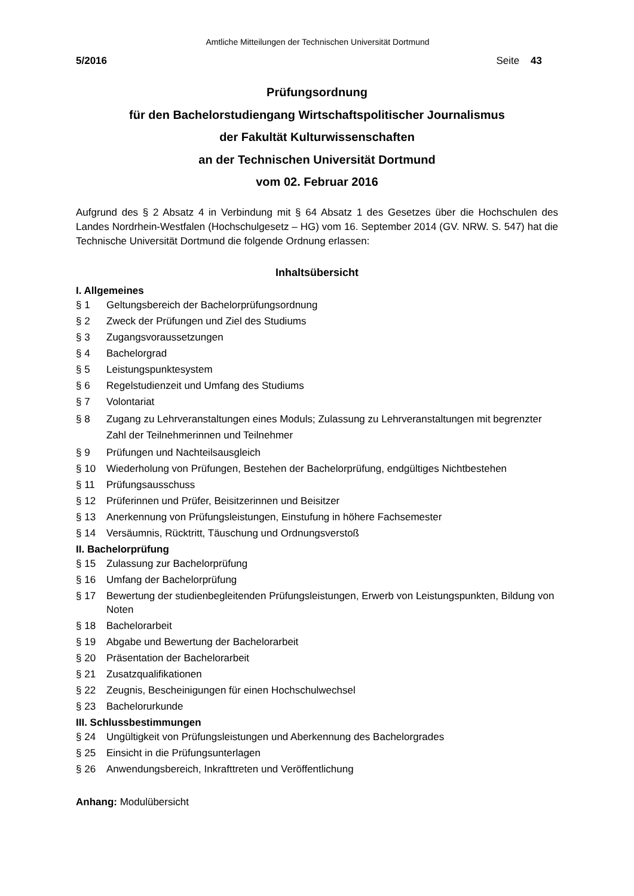Amtliche Mitteilungen der Technischen Universität Dortmund
5/2016 Seite 43
Prüfungsordnung
für den Bachelorstudiengang Wirtschaftspolitischer Journalismus
der Fakultät Kulturwissenschaften
an der Technischen Universität Dortmund
vom 02. Februar 2016
Aufgrund des § 2 Absatz 4 in Verbindung mit § 64 Absatz 1 des Gesetzes über die Hochschulen des Landes Nordrhein-Westfalen (Hochschulgesetz – HG) vom 16. September 2014 (GV. NRW. S. 547) hat die Technische Universität Dortmund die folgende Ordnung erlassen:
Inhaltsübersicht
I. Allgemeines
§ 1 Geltungsbereich der Bachelorprüfungsordnung
§ 2 Zweck der Prüfungen und Ziel des Studiums
§ 3 Zugangsvoraussetzungen
§ 4 Bachelorgrad
§ 5 Leistungspunktesystem
§ 6 Regelstudienzeit und Umfang des Studiums
§ 7 Volontariat
§ 8 Zugang zu Lehrveranstaltungen eines Moduls; Zulassung zu Lehrveranstaltungen mit begrenzter Zahl der Teilnehmerinnen und Teilnehmer
§ 9 Prüfungen und Nachteilsausgleich
§ 10 Wiederholung von Prüfungen, Bestehen der Bachelorprüfung, endgültiges Nichtbestehen
§ 11 Prüfungsausschuss
§ 12 Prüferinnen und Prüfer, Beisitzerinnen und Beisitzer
§ 13 Anerkennung von Prüfungsleistungen, Einstufung in höhere Fachsemester
§ 14 Versäumnis, Rücktritt, Täuschung und Ordnungsverstoß
II. Bachelorprüfung
§ 15 Zulassung zur Bachelorprüfung
§ 16 Umfang der Bachelorprüfung
§ 17 Bewertung der studienbegleitenden Prüfungsleistungen, Erwerb von Leistungspunkten, Bildung von Noten
§ 18 Bachelorarbeit
§ 19 Abgabe und Bewertung der Bachelorarbeit
§ 20 Präsentation der Bachelorarbeit
§ 21 Zusatzqualifikationen
§ 22 Zeugnis, Bescheinigungen für einen Hochschulwechsel
§ 23 Bachelorurkunde
III. Schlussbestimmungen
§ 24 Ungültigkeit von Prüfungsleistungen und Aberkennung des Bachelorgrades
§ 25 Einsicht in die Prüfungsunterlagen
§ 26 Anwendungsbereich, Inkrafttreten und Veröffentlichung
Anhang: Modulübersicht